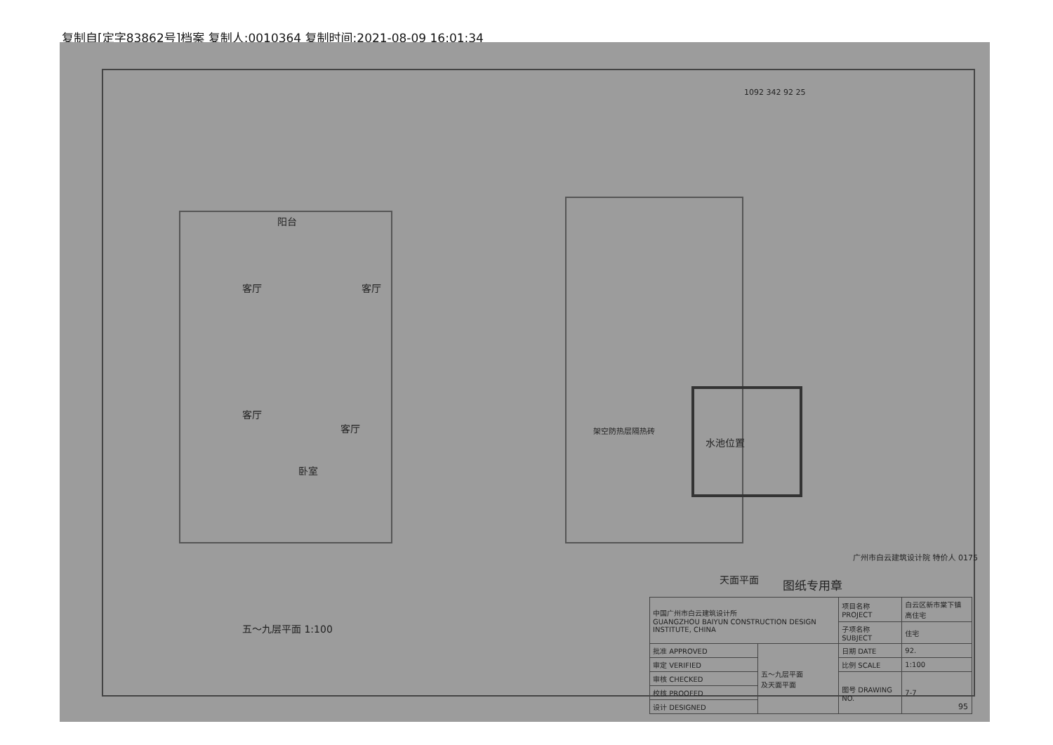复制自[定字83862号]档案 复制人:0010364 复制时间:2021-08-09 16:01:34
1092 342 92 25
水池位置
架空防热层隔热砖
客厅
客厅
客厅
客厅
阳台
卧室
五～九层平面 1:100
天面平面 图纸专用章
广州市白云建筑设计院 特价人 0175
| 中国广州市白云建筑设计所 GUANGZHOU BAIYUN CONSTRUCTION DESIGN INSTITUTE, CHINA | | 项目名称 PROJECT | 白云区新市棠下镇 高住宅 |
| | | 子项名称 SUBJECT | 住宅 |
| 批准 APPROVED | 五～九层平面 及天面平面 | 日期 DATE | 92. |
| 审定 VERIFIED | | 比例 SCALE | 1:100 |
| 审核 CHECKED | | 图号 DRAWING NO. | 7-7 |
| 校核 PROOFED | | | |
| 设计 DESIGNED | | | |
95